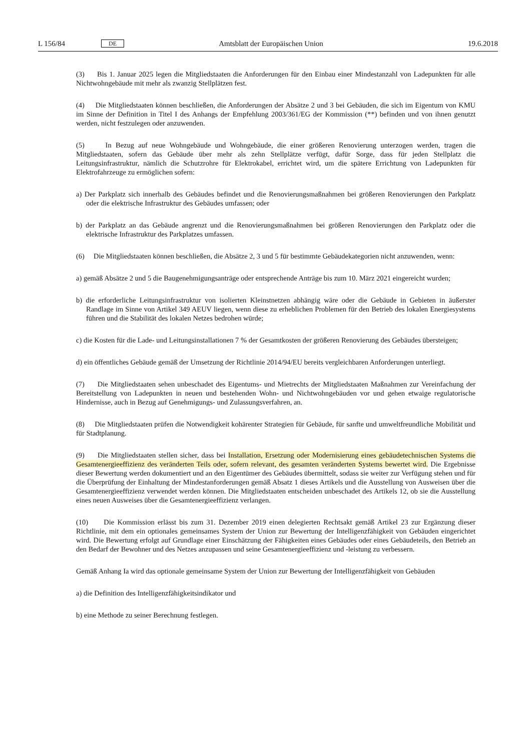L 156/84 DE Amtsblatt der Europäischen Union 19.6.2018
(3) Bis 1. Januar 2025 legen die Mitgliedstaaten die Anforderungen für den Einbau einer Mindestanzahl von Ladepunkten für alle Nichtwohngebäude mit mehr als zwanzig Stellplätzen fest.
(4) Die Mitgliedstaaten können beschließen, die Anforderungen der Absätze 2 und 3 bei Gebäuden, die sich im Eigentum von KMU im Sinne der Definition in Titel I des Anhangs der Empfehlung 2003/361/EG der Kommission (**) befinden und von ihnen genutzt werden, nicht festzulegen oder anzuwenden.
(5) In Bezug auf neue Wohngebäude und Wohngebäude, die einer größeren Renovierung unterzogen werden, tragen die Mitgliedstaaten, sofern das Gebäude über mehr als zehn Stellplätze verfügt, dafür Sorge, dass für jeden Stellplatz die Leitungsinfrastruktur, nämlich die Schutzrohre für Elektrokabel, errichtet wird, um die spätere Errichtung von Ladepunkten für Elektrofahrzeuge zu ermöglichen sofern:
a) Der Parkplatz sich innerhalb des Gebäudes befindet und die Renovierungsmaßnahmen bei größeren Renovierungen den Parkplatz oder die elektrische Infrastruktur des Gebäudes umfassen; oder
b) der Parkplatz an das Gebäude angrenzt und die Renovierungsmaßnahmen bei größeren Renovierungen den Parkplatz oder die elektrische Infrastruktur des Parkplatzes umfassen.
(6) Die Mitgliedstaaten können beschließen, die Absätze 2, 3 und 5 für bestimmte Gebäudekategorien nicht anzuwenden, wenn:
a) gemäß Absätze 2 und 5 die Baugenehmigungsanträge oder entsprechende Anträge bis zum 10. März 2021 eingereicht wurden;
b) die erforderliche Leitungsinfrastruktur von isolierten Kleinstnetzen abhängig wäre oder die Gebäude in Gebieten in äußerster Randlage im Sinne von Artikel 349 AEUV liegen, wenn diese zu erheblichen Problemen für den Betrieb des lokalen Energiesystems führen und die Stabilität des lokalen Netzes bedrohen würde;
c) die Kosten für die Lade- und Leitungsinstallationen 7 % der Gesamtkosten der größeren Renovierung des Gebäudes übersteigen;
d) ein öffentliches Gebäude gemäß der Umsetzung der Richtlinie 2014/94/EU bereits vergleichbaren Anforderungen unterliegt.
(7) Die Mitgliedstaaten sehen unbeschadet des Eigentums- und Mietrechts der Mitgliedstaaten Maßnahmen zur Vereinfachung der Bereitstellung von Ladepunkten in neuen und bestehenden Wohn- und Nichtwohngebäuden vor und gehen etwaige regulatorische Hindernisse, auch in Bezug auf Genehmigungs- und Zulassungsverfahren, an.
(8) Die Mitgliedstaaten prüfen die Notwendigkeit kohärenter Strategien für Gebäude, für sanfte und umweltfreundliche Mobilität und für Stadtplanung.
(9) Die Mitgliedstaaten stellen sicher, dass bei Installation, Ersetzung oder Modernisierung eines gebäudetechnischen Systems die Gesamtenergieeffizienz des veränderten Teils oder, sofern relevant, des gesamten veränderten Systems bewertet wird. Die Ergebnisse dieser Bewertung werden dokumentiert und an den Eigentümer des Gebäudes übermittelt, sodass sie weiter zur Verfügung stehen und für die Überprüfung der Einhaltung der Mindestanforderungen gemäß Absatz 1 dieses Artikels und die Ausstellung von Ausweisen über die Gesamtenergieeffizienz verwendet werden können. Die Mitgliedstaaten entscheiden unbeschadet des Artikels 12, ob sie die Ausstellung eines neuen Ausweises über die Gesamtenergieeffizienz verlangen.
(10) Die Kommission erlässt bis zum 31. Dezember 2019 einen delegierten Rechtsakt gemäß Artikel 23 zur Ergänzung dieser Richtlinie, mit dem ein optionales gemeinsames System der Union zur Bewertung der Intelligenzfähigkeit von Gebäuden eingerichtet wird. Die Bewertung erfolgt auf Grundlage einer Einschätzung der Fähigkeiten eines Gebäudes oder eines Gebäudeteils, den Betrieb an den Bedarf der Bewohner und des Netzes anzupassen und seine Gesamtenergieeffizienz und -leistung zu verbessern.
Gemäß Anhang Ia wird das optionale gemeinsame System der Union zur Bewertung der Intelligenzfähigkeit von Gebäuden
a) die Definition des Intelligenzfähigkeitsindikator und
b) eine Methode zu seiner Berechnung festlegen.